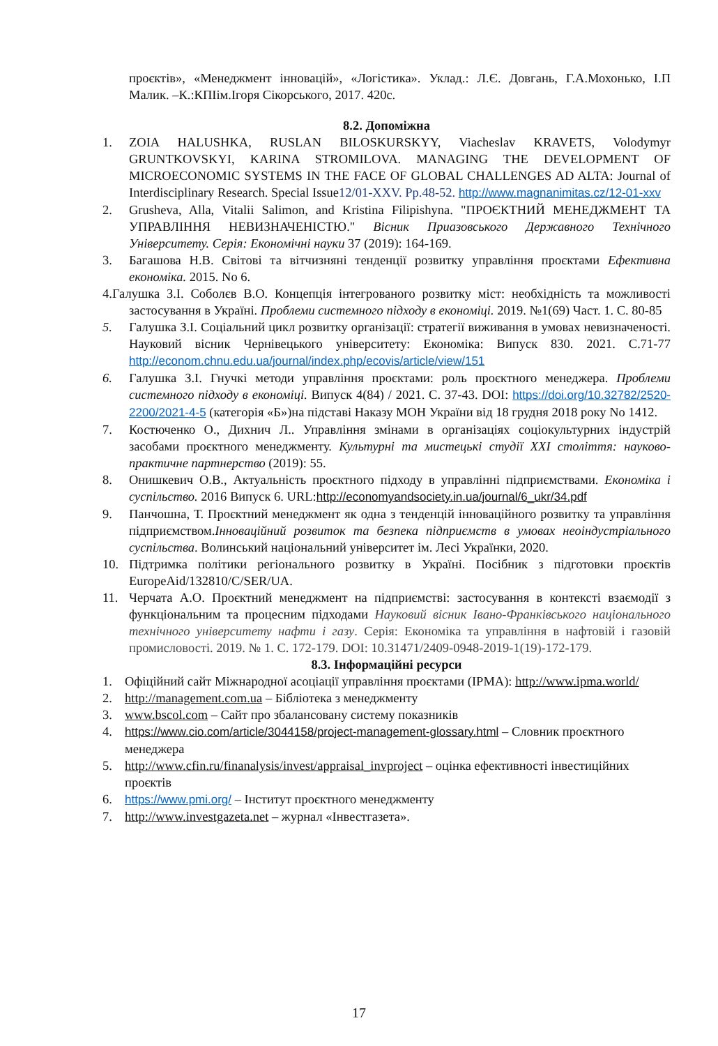проєктів», «Менеджмент інновацій», «Логістика». Уклад.: Л.Є. Довгань, Г.А.Мохонько, І.П Малик. –К.:КПІім.Ігоря Сікорського, 2017. 420с.
8.2. Допоміжна
1. ZOIA HALUSHKA, RUSLAN BILOSKURSKYY, Viacheslav KRAVETS, Volodymyr GRUNTKOVSKYI, KARINA STROMILOVA. MANAGING THE DEVELOPMENT OF MICROECONOMIC SYSTEMS IN THE FACE OF GLOBAL CHALLENGES AD ALTA: Journal of Interdisciplinary Research. Special Issue12/01-XXV. Pp.48-52. http://www.magnanimitas.cz/12-01-xxv
2. Grusheva, Alla, Vitalii Salimon, and Kristina Filipishyna. "ПРОЄКТНИЙ МЕНЕДЖМЕНТ ТА УПРАВЛІННЯ НЕВИЗНАЧЕНІСТЮ." Вісник Приазовського Державного Технічного Університету. Серія: Економічні науки 37 (2019): 164-169.
3. Багашова Н.В. Світові та вітчизняні тенденції розвитку управління проєктами Ефективна економіка. 2015. No 6.
4.Галушка З.І. Соболєв В.О. Концепція інтегрованого розвитку міст: необхідність та можливості застосування в Україні. Проблеми системного підходу в економіці. 2019. №1(69) Част. 1. С. 80-85
5. Галушка З.І. Соціальний цикл розвитку організації: стратегії виживання в умовах невизначеності. Науковий вісник Чернівецького університету: Економіка: Випуск 830. 2021. С.71-77 http://econom.chnu.edu.ua/journal/index.php/ecovis/article/view/151
6. Галушка З.І. Гнучкі методи управління проєктами: роль проєктного менеджера. Проблеми системного підходу в економіці. Випуск 4(84) / 2021. С. 37-43. DOI: https://doi.org/10.32782/2520-2200/2021-4-5 (категорія «Б»)на підставі Наказу МОН України від 18 грудня 2018 року No 1412.
7. Костюченко О., Дихнич Л.. Управління змінами в організаціях соціокультурних індустрій засобами проєктного менеджменту. Культурні та мистецькі студії XXI століття: науково-практичне партнерство (2019): 55.
8. Онишкевич О.В., Актуальність проєктного підходу в управлінні підприємствами. Економіка і суспільство. 2016 Випуск 6. URL:http://economyandsociety.in.ua/journal/6_ukr/34.pdf
9. Панчошна, Т. Проєктний менеджмент як одна з тенденцій інноваційного розвитку та управління підприємством.Інноваційний розвиток та безпека підприємств в умовах неоіндустріального суспільства. Волинський національний університет ім. Лесі Українки, 2020.
10. Підтримка політики регіонального розвитку в Україні. Посібник з підготовки проєктів EuropeAid/132810/C/SER/UA.
11. Черчата А.О. Проєктний менеджмент на підприємстві: застосування в контексті взаємодії з функціональним та процесним підходами Науковий вісник Івано-Франківського національного технічного університету нафти і газу. Серія: Економіка та управління в нафтовій і газовій промисловості. 2019. № 1. С. 172-179. DOI: 10.31471/2409-0948-2019-1(19)-172-179.
8.3. Інформаційні ресурси
1. Офіційний сайт Міжнародної асоціації управління проєктами (IPMA): http://www.ipma.world/
2. http://management.com.ua – Бібліотека з менеджменту
3. www.bscol.com – Сайт про збалансовану систему показників
4. https://www.cio.com/article/3044158/project-management-glossary.html – Словник проєктного менеджера
5. http://www.cfin.ru/finanalysis/invest/appraisal_invproject – оцінка ефективності інвестиційних проєктів
6. https://www.pmi.org/ – Інститут проєктного менеджменту
7. http://www.investgazeta.net – журнал «Інвестгазета».
17